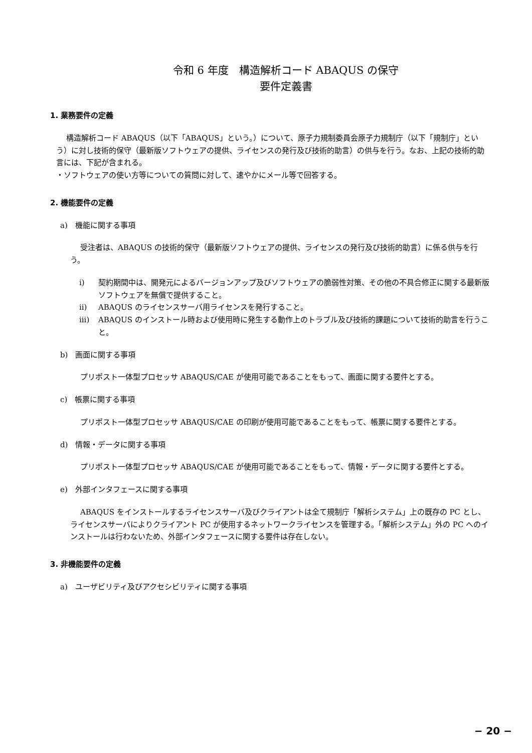令和 6 年度　構造解析コード ABAQUS の保守
要件定義書
1. 業務要件の定義
構造解析コード ABAQUS（以下「ABAQUS」という。）について、原子力規制委員会原子力規制庁（以下「規制庁」という）に対し技術的保守（最新版ソフトウェアの提供、ライセンスの発行及び技術的助言）の供与を行う。なお、上記の技術的助言には、下記が含まれる。
・ソフトウェアの使い方等についての質問に対して、速やかにメール等で回答する。
2. 機能要件の定義
a)　機能に関する事項
受注者は、ABAQUS の技術的保守（最新版ソフトウェアの提供、ライセンスの発行及び技術的助言）に係る供与を行う。
i) 契約期間中は、開発元によるバージョンアップ及びソフトウェアの脆弱性対策、その他の不具合修正に関する最新版ソフトウェアを無償で提供すること。
ii) ABAQUS のライセンスサーバ用ライセンスを発行すること。
iii) ABAQUS のインストール時および使用時に発生する動作上のトラブル及び技術的課題について技術的助言を行うこと。
b)　画面に関する事項
プリポスト一体型プロセッサ ABAQUS/CAE が使用可能であることをもって、画面に関する要件とする。
c)　帳票に関する事項
プリポスト一体型プロセッサ ABAQUS/CAE の印刷が使用可能であることをもって、帳票に関する要件とする。
d)　情報・データに関する事項
プリポスト一体型プロセッサ ABAQUS/CAE が使用可能であることをもって、情報・データに関する要件とする。
e)　外部インタフェースに関する事項
ABAQUS をインストールするライセンスサーバ及びクライアントは全て規制庁「解析システム」上の既存の PC とし、ライセンスサーバによりクライアント PC が使用するネットワークライセンスを管理する。「解析システム」外の PC へのインストールは行わないため、外部インタフェースに関する要件は存在しない。
3. 非機能要件の定義
a)　ユーザビリティ及びアクセシビリティに関する事項
− 20 −